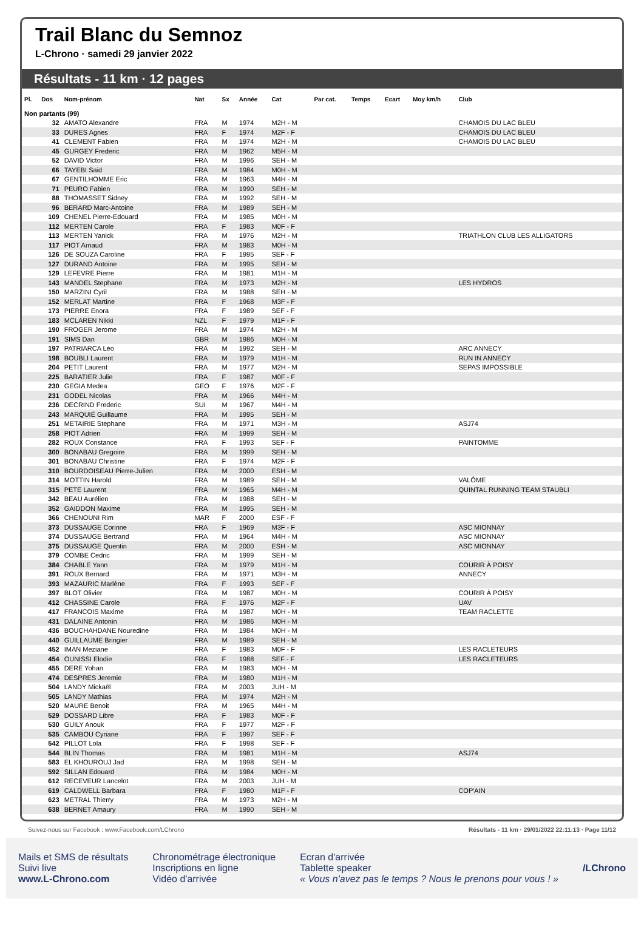Trail Blanc du Semnoz
L-Chrono · samedi 29 janvier 2022
Résultats - 11 km · 12 pages
| Pl. | Dos | Nom-prénom | Nat | Sx | Année | Cat | Par cat. | Temps | Ecart | Moy km/h | Club |
| --- | --- | --- | --- | --- | --- | --- | --- | --- | --- | --- | --- |
| Non partants (99) | | | | | | | | | | | |
| | 32 | AMATO Alexandre | FRA | M | 1974 | M2H - M | | | | | CHAMOIS DU LAC BLEU |
| | 33 | DURES Agnes | FRA | F | 1974 | M2F - F | | | | | CHAMOIS DU LAC BLEU |
| | 41 | CLEMENT Fabien | FRA | M | 1974 | M2H - M | | | | | CHAMOIS DU LAC BLEU |
| | 45 | GURGEY Frederic | FRA | M | 1962 | M5H - M | | | | | |
| | 52 | DAVID Victor | FRA | M | 1996 | SEH - M | | | | | |
| | 66 | TAYEBI Said | FRA | M | 1984 | M0H - M | | | | | |
| | 67 | GENTILHOMME Eric | FRA | M | 1963 | M4H - M | | | | | |
| | 71 | PEURO Fabien | FRA | M | 1990 | SEH - M | | | | | |
| | 88 | THOMASSET Sidney | FRA | M | 1992 | SEH - M | | | | | |
| | 96 | BERARD Marc-Antoine | FRA | M | 1989 | SEH - M | | | | | |
| | 109 | CHENEL Pierre-Edouard | FRA | M | 1985 | M0H - M | | | | | |
| | 112 | MERTEN Carole | FRA | F | 1983 | M0F - F | | | | | |
| | 113 | MERTEN Yanick | FRA | M | 1976 | M2H - M | | | | | TRIATHLON CLUB LES ALLIGATORS |
| | 117 | PIOT Arnaud | FRA | M | 1983 | M0H - M | | | | | |
| | 126 | DE SOUZA Caroline | FRA | F | 1995 | SEF - F | | | | | |
| | 127 | DURAND Antoine | FRA | M | 1995 | SEH - M | | | | | |
| | 129 | LEFEVRE Pierre | FRA | M | 1981 | M1H - M | | | | | |
| | 143 | MANDEL Stephane | FRA | M | 1973 | M2H - M | | | | | LES HYDROS |
| | 150 | MARZINI Cyril | FRA | M | 1988 | SEH - M | | | | | |
| | 152 | MERLAT Martine | FRA | F | 1968 | M3F - F | | | | | |
| | 173 | PIERRE Enora | FRA | F | 1989 | SEF - F | | | | | |
| | 183 | MCLAREN Nikki | NZL | F | 1979 | M1F - F | | | | | |
| | 190 | FROGER Jerome | FRA | M | 1974 | M2H - M | | | | | |
| | 191 | SIMS Dan | GBR | M | 1986 | M0H - M | | | | | |
| | 197 | PATRIARCA Léo | FRA | M | 1992 | SEH - M | | | | | ARC ANNECY |
| | 198 | BOUBLI Laurent | FRA | M | 1979 | M1H - M | | | | | RUN IN ANNECY |
| | 204 | PETIT Laurent | FRA | M | 1977 | M2H - M | | | | | SEPAS IMPOSSIBLE |
| | 225 | BARATIER Julie | FRA | F | 1987 | M0F - F | | | | | |
| | 230 | GEGIA Medea | GEO | F | 1976 | M2F - F | | | | | |
| | 231 | GODEL Nicolas | FRA | M | 1966 | M4H - M | | | | | |
| | 236 | DECRIND Frederic | SUI | M | 1967 | M4H - M | | | | | |
| | 243 | MARQUIÉ Guillaume | FRA | M | 1995 | SEH - M | | | | | |
| | 251 | METAIRIE Stephane | FRA | M | 1971 | M3H - M | | | | | ASJ74 |
| | 258 | PIOT Adrien | FRA | M | 1999 | SEH - M | | | | | |
| | 282 | ROUX Constance | FRA | F | 1993 | SEF - F | | | | | PAINTOMME |
| | 300 | BONABAU Gregoire | FRA | M | 1999 | SEH - M | | | | | |
| | 301 | BONABAU Christine | FRA | F | 1974 | M2F - F | | | | | |
| | 310 | BOURDOISEAU Pierre-Julien | FRA | M | 2000 | ESH - M | | | | | |
| | 314 | MOTTIN Harold | FRA | M | 1989 | SEH - M | | | | | VALÔME |
| | 315 | PETE Laurent | FRA | M | 1965 | M4H - M | | | | | QUINTAL RUNNING TEAM STAUBLI |
| | 342 | BEAU Aurélien | FRA | M | 1988 | SEH - M | | | | | |
| | 352 | GAIDDON Maxime | FRA | M | 1995 | SEH - M | | | | | |
| | 366 | CHENOUNI Rim | MAR | F | 2000 | ESF - F | | | | | |
| | 373 | DUSSAUGE Corinne | FRA | F | 1969 | M3F - F | | | | | ASC MIONNAY |
| | 374 | DUSSAUGE Bertrand | FRA | M | 1964 | M4H - M | | | | | ASC MIONNAY |
| | 375 | DUSSAUGE Quentin | FRA | M | 2000 | ESH - M | | | | | ASC MIONNAY |
| | 379 | COMBE Cedric | FRA | M | 1999 | SEH - M | | | | | |
| | 384 | CHABLE Yann | FRA | M | 1979 | M1H - M | | | | | COURIR À POISY |
| | 391 | ROUX Bernard | FRA | M | 1971 | M3H - M | | | | | ANNECY |
| | 393 | MAZAURIC Marlène | FRA | F | 1993 | SEF - F | | | | | |
| | 397 | BLOT Olivier | FRA | M | 1987 | M0H - M | | | | | COURIR À POISY |
| | 412 | CHASSINE Carole | FRA | F | 1976 | M2F - F | | | | | UAV |
| | 417 | FRANCOIS Maxime | FRA | M | 1987 | M0H - M | | | | | TEAM RACLETTE |
| | 431 | DALAINE Antonin | FRA | M | 1986 | M0H - M | | | | | |
| | 436 | BOUCHAHDANE Nouredine | FRA | M | 1984 | M0H - M | | | | | |
| | 440 | GUILLAUME Bringier | FRA | M | 1989 | SEH - M | | | | | |
| | 452 | IMAN Meziane | FRA | F | 1983 | M0F - F | | | | | LES RACLETEURS |
| | 454 | OUNISSI Elodie | FRA | F | 1988 | SEF - F | | | | | LES RACLETEURS |
| | 455 | DERE Yohan | FRA | M | 1983 | M0H - M | | | | | |
| | 474 | DESPRES Jeremie | FRA | M | 1980 | M1H - M | | | | | |
| | 504 | LANDY Mickaël | FRA | M | 2003 | JUH - M | | | | | |
| | 505 | LANDY Mathias | FRA | M | 1974 | M2H - M | | | | | |
| | 520 | MAURE Benoit | FRA | M | 1965 | M4H - M | | | | | |
| | 529 | DOSSARD Libre | FRA | F | 1983 | M0F - F | | | | | |
| | 530 | GUILY Anouk | FRA | F | 1977 | M2F - F | | | | | |
| | 535 | CAMBOU Cyriane | FRA | F | 1997 | SEF - F | | | | | |
| | 542 | PILLOT Lola | FRA | F | 1998 | SEF - F | | | | | |
| | 544 | BLIN Thomas | FRA | M | 1981 | M1H - M | | | | | ASJ74 |
| | 583 | EL KHOUROUJ Jad | FRA | M | 1998 | SEH - M | | | | | |
| | 592 | SILLAN Edouard | FRA | M | 1984 | M0H - M | | | | | |
| | 612 | RECEVEUR Lancelot | FRA | M | 2003 | JUH - M | | | | | |
| | 619 | CALDWELL Barbara | FRA | F | 1980 | M1F - F | | | | | COP'AIN |
| | 623 | METRAL Thierry | FRA | M | 1973 | M2H - M | | | | | |
| | 638 | BERNET Amaury | FRA | M | 1990 | SEH - M | | | | | |
Suivez-nous sur Facebook : www.Facebook.com/LChrono Résultats - 11 km · 29/01/2022 22:11:13 · Page 11/12
Mails et SMS de résultats
Suivi live
www.L-Chrono.com
Chronométrage électronique
Inscriptions en ligne
Vidéo d'arrivée
Ecran d'arrivée
Tablette speaker
« Vous n'avez pas le temps ? Nous le prenons pour vous ! »
/LChrono